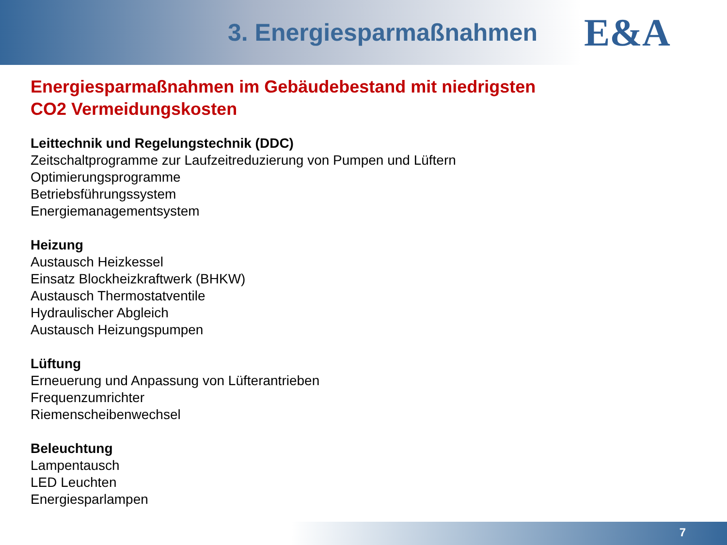3. Energiesparmaßnahmen
E&A
Energiesparmaßnahmen im Gebäudebestand mit niedrigsten
CO2 Vermeidungskosten
Leittechnik und Regelungstechnik (DDC)
Zeitschaltprogramme zur Laufzeitreduzierung von Pumpen und Lüftern
Optimierungsprogramme
Betriebsführungssystem
Energiemanagementsystem
Heizung
Austausch Heizkessel
Einsatz Blockheizkraftwerk (BHKW)
Austausch Thermostatventile
Hydraulischer Abgleich
Austausch Heizungspumpen
Lüftung
Erneuerung und Anpassung von Lüfterantrieben
Frequenzumrichter
Riemenscheibenwechsel
Beleuchtung
Lampentausch
LED Leuchten
Energiesparlampen
7